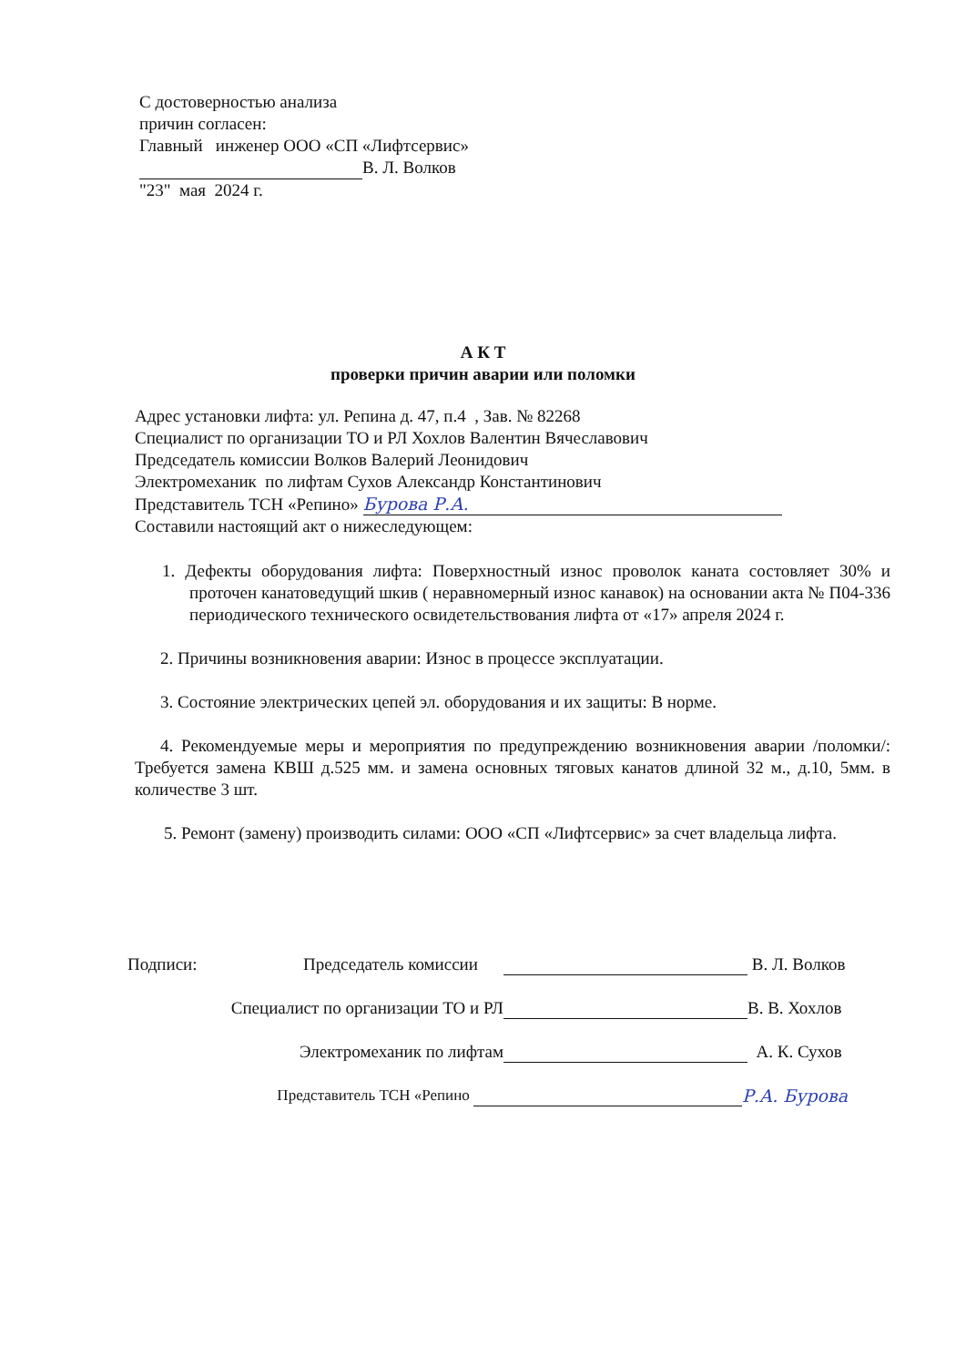С достоверностью анализа
причин согласен:
Главный инженер ООО «СП «Лифтсервис»
В. Л. Волков
"23" мая 2024 г.
А К Т
проверки причин аварии или поломки
Адрес установки лифта: ул. Репина д. 47, п.4 , Зав. № 82268
Специалист по организации ТО и РЛ Хохлов Валентин Вячеславович
Председатель комиссии Волков Валерий Леонидович
Электромеханик по лифтам Сухов Александр Константинович
Представитель ТСН «Репино» Бурова Р.А.
Составили настоящий акт о нижеследующем:
1. Дефекты оборудования лифта: Поверхностный износ проволок каната состовляет 30% и проточен канатоведущий шкив ( неравномерный износ канавок) на основании акта № П04-336 периодического технического освидетельствования лифта от «17» апреля 2024 г.
2. Причины возникновения аварии: Износ в процессе эксплуатации.
3. Состояние электрических цепей эл. оборудования и их защиты: В норме.
4. Рекомендуемые меры и мероприятия по предупреждению возникновения аварии /поломки/: Требуется замена КВШ д.525 мм. и замена основных тяговых канатов длиной 32 м., д.10, 5мм. в количестве 3 шт.
5. Ремонт (замену) производить силами: ООО «СП «Лифтсервис» за счет владельца лифта.
Подписи: Председатель комиссии В. Л. Волков
Специалист по организации ТО и РЛ В. В. Хохлов
Электромеханик по лифтам А. К. Сухов
Представитель ТСН «Репино Р.А. Бурова